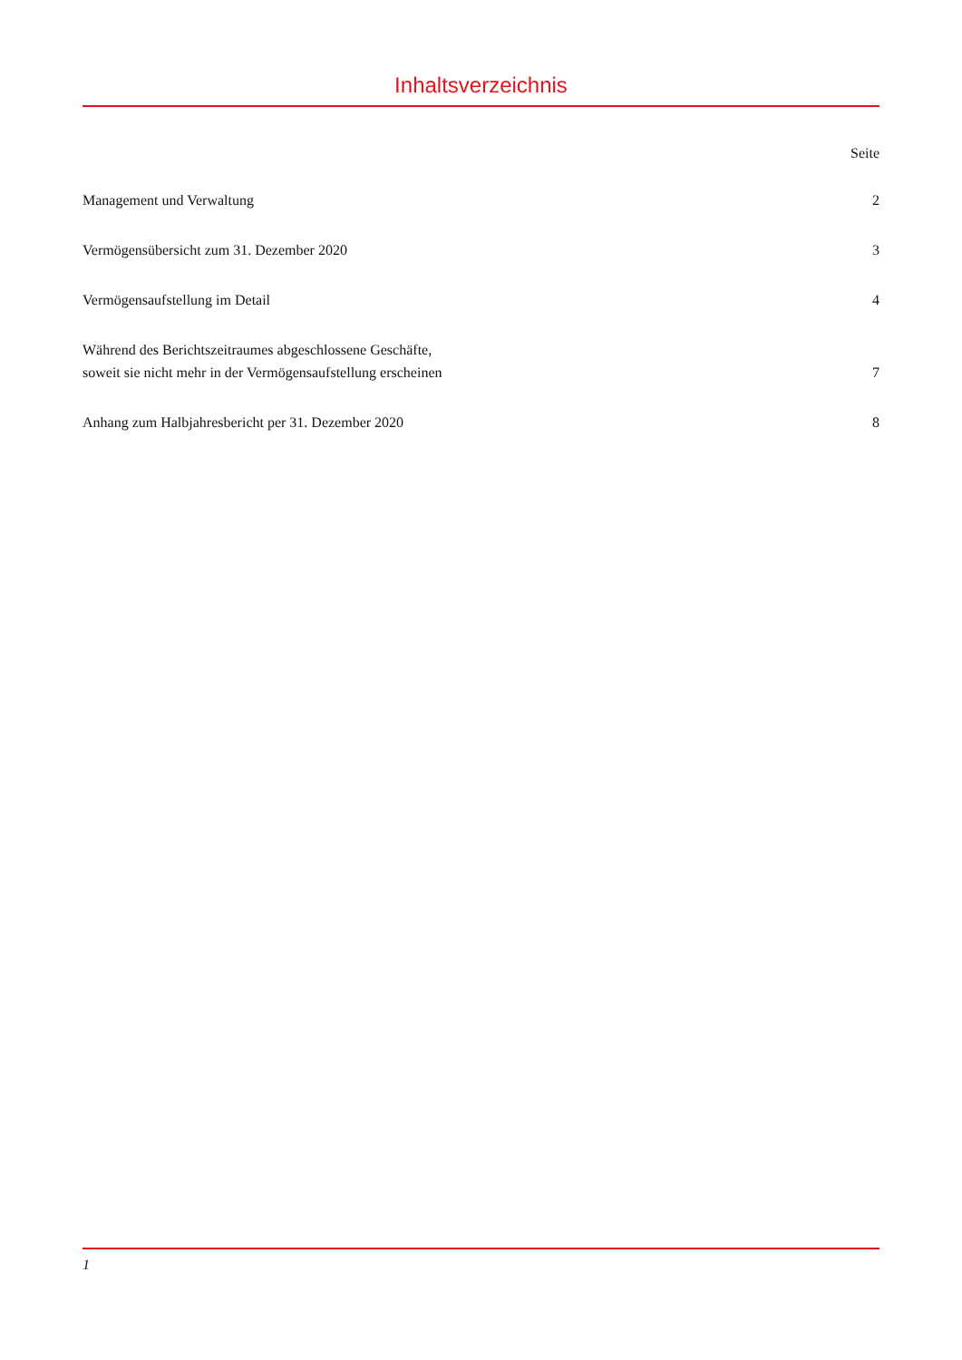Inhaltsverzeichnis
| | Seite |
| Management und Verwaltung | 2 |
| Vermögensübersicht zum 31. Dezember 2020 | 3 |
| Vermögensaufstellung im Detail | 4 |
| Während des Berichtszeitraumes abgeschlossene Geschäfte, soweit sie nicht mehr in der Vermögensaufstellung erscheinen | 7 |
| Anhang zum Halbjahresbericht per 31. Dezember 2020 | 8 |
1